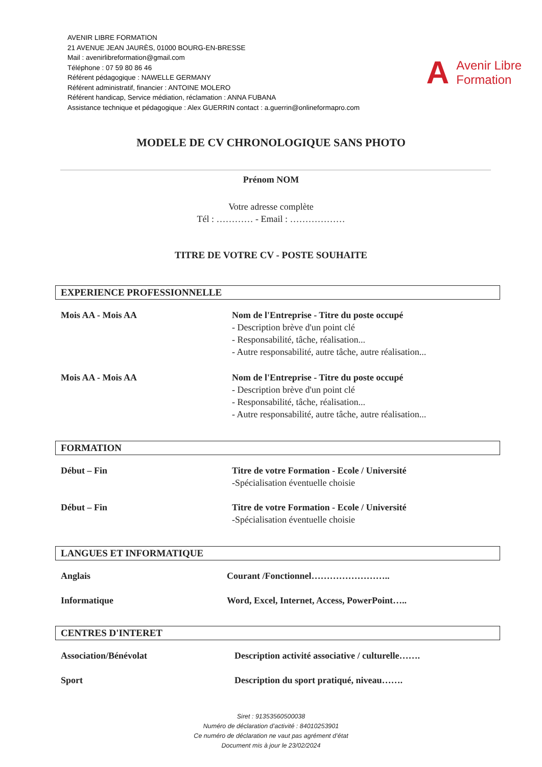AVENIR LIBRE FORMATION
21 AVENUE JEAN JAURÈS, 01000 BOURG-EN-BRESSE
Mail : avenirlibreformation@gmail.com
Téléphone : 07 59 80 86 46
Référent pédagogique : NAWELLE GERMANY
Référent administratif, financier : ANTOINE MOLERO
Référent handicap, Service médiation, réclamation : ANNA FUBANA
Assistance technique et pédagogique : Alex GUERRIN contact : a.guerrin@onlineformapro.com
A Avenir Libre
Formation
MODELE DE CV CHRONOLOGIQUE SANS PHOTO
Prénom NOM
Votre adresse complète
Tél : ………… - Email : ………………
TITRE DE VOTRE CV - POSTE SOUHAITE
EXPERIENCE PROFESSIONNELLE
Mois AA - Mois AA Nom de l'Entreprise - Titre du poste occupé
- Description brève d'un point clé
- Responsabilité, tâche, réalisation...
- Autre responsabilité, autre tâche, autre réalisation...
Mois AA - Mois AA Nom de l'Entreprise - Titre du poste occupé
- Description brève d'un point clé
- Responsabilité, tâche, réalisation...
- Autre responsabilité, autre tâche, autre réalisation...
FORMATION
Début – Fin Titre de votre Formation - Ecole / Université
-Spécialisation éventuelle choisie
Début – Fin Titre de votre Formation - Ecole / Université
-Spécialisation éventuelle choisie
LANGUES ET INFORMATIQUE
Anglais Courant /Fonctionnel……………………..
Informatique Word, Excel, Internet, Access, PowerPoint…..
CENTRES D'INTERET
Association/Bénévolat Description activité associative / culturelle…….
Sport Description du sport pratiqué, niveau…….
Siret : 91353560500038
Numéro de déclaration d’activité : 84010253901
Ce numéro de déclaration ne vaut pas agrément d’état
Document mis à jour le 23/02/2024